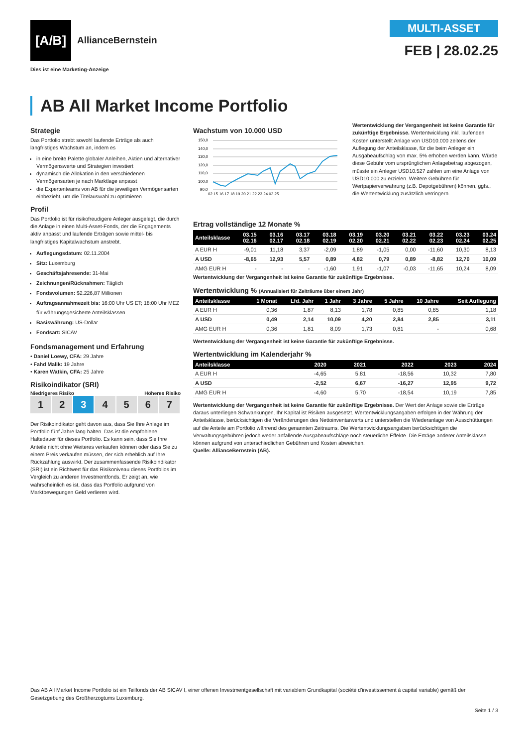[A/B]
AllianceBernstein
Dies ist eine Marketing-Anzeige
MULTI-ASSET
FEB | 28.02.25
AB All Market Income Portfolio
Strategie
Das Portfolio strebt sowohl laufende Erträge als auch langfristiges Wachstum an, indem es
in eine breite Palette globaler Anleihen, Aktien und alternativer Vermögenswerte und Strategien investiert
dynamisch die Allokation in den verschiedenen Vermögensarten je nach Marktlage anpasst
die Expertenteams von AB für die jeweiligen Vermögensarten einbezieht, um die Titelauswahl zu optimieren
Profil
Das Portfolio ist für risikofreudigere Anleger ausgelegt, die durch die Anlage in einen Multi-Asset-Fonds, der die Engagements aktiv anpasst und laufende Erträgen sowie mittel- bis langfristiges Kapitalwachstum anstrebt.
Auflegungsdatum: 02.11.2004
Sitz: Luxemburg
Geschäftsjahresende: 31-Mai
Zeichnungen/Rücknahmen: Täglich
Fondsvolumen: $2.226,87 Millionen
Auftragsannahmezeit bis: 16:00 Uhr US ET; 18:00 Uhr MEZ für währungsgesicherte Anteilsklassen
Basiswährung: US-Dollar
Fondsart: SICAV
Fondsmanagement und Erfahrung
• Daniel Loewy, CFA: 29 Jahre
• Fahd Malik: 19 Jahre
• Karen Watkin, CFA: 25 Jahre
Risikoindikator (SRI)
Niedrigeres Risiko Höheres Risiko
1 2 3 4 5 6 7
Der Risikoindikator geht davon aus, dass Sie Ihre Anlage im Portfolio fünf Jahre lang halten. Das ist die empfohlene Haltedauer für dieses Portfolio. Es kann sein, dass Sie Ihre Anteile nicht ohne Weiteres verkaufen können oder dass Sie zu einem Preis verkaufen müssen, der sich erheblich auf Ihre Rückzahlung auswirkt. Der zusammenfassende Risikoindikator (SRI) ist ein Richtwert für das Risikoniveau dieses Portfolios im Vergleich zu anderen Investmentfonds. Er zeigt an, wie wahrscheinlich es ist, dass das Portfolio aufgrund von Marktbewegungen Geld verlieren wird.
Wachstum von 10.000 USD
150,0
140,0
130,0
120,0
110,0
100,0
90,0
02.15 16 17 18 19 20 21 22 23 24 02.25
Wertentwicklung der Vergangenheit ist keine Garantie für zukünftige Ergebnisse. Wertentwicklung inkl. laufenden Kosten unterstellt Anlage von USD10.000 zeitens der Auflegung der Anteilsklasse, für die beim Anleger ein Ausgabeaufschlag von max. 5% erhoben werden kann. Würde diese Gebühr vom ursprünglichen Anlagebetrag abgezogen, müsste ein Anleger USD10.527 zahlen um eine Anlage von USD10.000 zu erzielen. Weitere Gebühren für Wertpapierverwahrung (z.B. Depotgebühren) können, ggfs., die Wertentwicklung zusätzlich verringern.
Ertrag vollständige 12 Monate %
| Anteilsklasse | 03.15 02.16 | 03.16 02.17 | 03.17 02.18 | 03.18 02.19 | 03.19 02.20 | 03.20 02.21 | 03.21 02.22 | 03.22 02.23 | 03.23 02.24 | 03.24 02.25 |
| --- | --- | --- | --- | --- | --- | --- | --- | --- | --- | --- |
| A EUR H | -9,01 | 11,18 | 3,37 | -2,09 | 1,89 | -1,05 | 0,00 | -11,60 | 10,30 | 8,13 |
| A USD | -8,65 | 12,93 | 5,57 | 0,89 | 4,82 | 0,79 | 0,89 | -8,82 | 12,70 | 10,09 |
| AMG EUR H | - | - | - | -1,60 | 1,91 | -1,07 | -0,03 | -11,65 | 10,24 | 8,09 |
Wertentwicklung der Vergangenheit ist keine Garantie für zukünftige Ergebnisse.
Wertentwicklung % (Annualisiert für Zeiträume über einem Jahr)
| Anteilsklasse | 1 Monat | Lfd. Jahr | 1 Jahr | 3 Jahre | 5 Jahre | 10 Jahre | Seit Auflegung |
| --- | --- | --- | --- | --- | --- | --- | --- |
| A EUR H | 0,36 | 1,87 | 8,13 | 1,78 | 0,85 | 0,85 | 1,18 |
| A USD | 0,49 | 2,14 | 10,09 | 4,20 | 2,84 | 2,85 | 3,11 |
| AMG EUR H | 0,36 | 1,81 | 8,09 | 1,73 | 0,81 | - | 0,68 |
Wertentwicklung der Vergangenheit ist keine Garantie für zukünftige Ergebnisse.
Wertentwicklung im Kalenderjahr %
| Anteilsklasse | 2020 | 2021 | 2022 | 2023 | 2024 |
| --- | --- | --- | --- | --- | --- |
| A EUR H | -4,65 | 5,81 | -18,56 | 10,32 | 7,80 |
| A USD | -2,52 | 6,67 | -16,27 | 12,95 | 9,72 |
| AMG EUR H | -4,60 | 5,70 | -18,54 | 10,19 | 7,85 |
Wertentwicklung der Vergangenheit ist keine Garantie für zukünftige Ergebnisse. Der Wert der Anlage sowie die Erträge daraus unterliegen Schwankungen. Ihr Kapital ist Risiken ausgesetzt. Wertentwicklungsangaben erfolgen in der Währung der Anteilsklasse, berücksichtigen die Veränderungen des Nettoinventarwerts und unterstellen die Wiederanlage von Ausschüttungen auf die Anteile am Portfolio während des genannten Zeitraums. Die Wertentwicklungsangaben berücksichtigen die Verwaltungsgebühren jedoch weder anfallende Ausgabeaufschläge noch steuerliche Effekte. Die Erträge anderer Anteilsklasse können aufgrund von unterschiedlichen Gebühren und Kosten abweichen.
Quelle: AllianceBernstein (AB).
Das AB All Market Income Portfolio ist ein Teilfonds der AB SICAV I, einer offenen Investmentgesellschaft mit variablem Grundkapital (société d'investissement à capital variable) gemäß der Gesetzgebung des Großherzogtums Luxemburg.
Seite 1 / 3